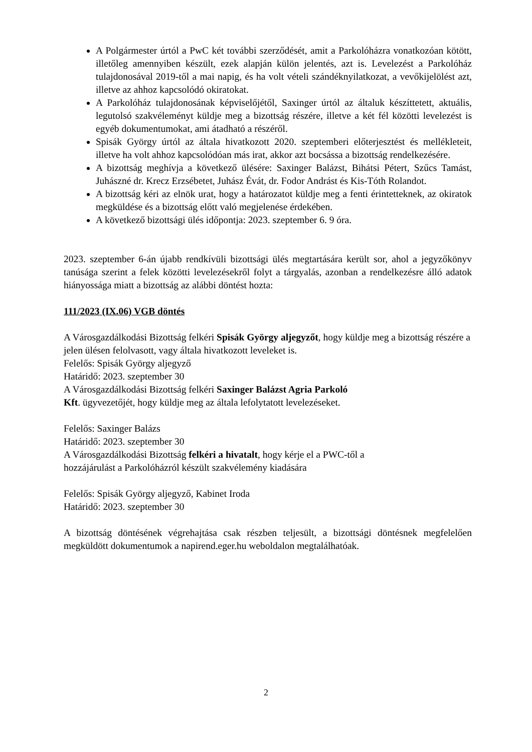A Polgármester úrtól a PwC két további szerződését, amit a Parkolóházra vonatkozóan kötött, illetőleg amennyiben készült, ezek alapján külön jelentés, azt is. Levelezést a Parkolóház tulajdonosával 2019-től a mai napig, és ha volt vételi szándéknyilatkozat, a vevőkijelölést azt, illetve az ahhoz kapcsolódó okiratokat.
A Parkolóház tulajdonosának képviselőjétől, Saxinger úrtól az általuk készíttetett, aktuális, legutolsó szakvéleményt küldje meg a bizottság részére, illetve a két fél közötti levelezést is egyéb dokumentumokat, ami átadható a részéről.
Spisák György úrtól az általa hivatkozott 2020. szeptemberi előterjesztést és mellékleteit, illetve ha volt ahhoz kapcsolódóan más irat, akkor azt bocsássa a bizottság rendelkezésére.
A bizottság meghívja a következő ülésére: Saxinger Balázst, Bihátsi Pétert, Szűcs Tamást, Juhászné dr. Krecz Erzsébetet, Juhász Évát, dr. Fodor Andrást és Kis-Tóth Rolandot.
A bizottság kéri az elnök urat, hogy a határozatot küldje meg a fenti érintetteknek, az okiratok megküldése és a bizottság előtt való megjelenése érdekében.
A következő bizottsági ülés időpontja: 2023. szeptember 6. 9 óra.
2023. szeptember 6-án újabb rendkívüli bizottsági ülés megtartására került sor, ahol a jegyzőkönyv tanúsága szerint a felek közötti levelezésekről folyt a tárgyalás, azonban a rendelkezésre álló adatok hiányossága miatt a bizottság az alábbi döntést hozta:
111/2023 (IX.06) VGB döntés
A Városgazdálkodási Bizottság felkéri Spisák György aljegyzőt, hogy küldje meg a bizottság részére a jelen ülésen felolvasott, vagy általa hivatkozott leveleket is.
Felelős: Spisák György aljegyző
Határidő: 2023. szeptember 30
A Városgazdálkodási Bizottság felkéri Saxinger Balázst Agria Parkoló
Kft. ügyvezetőjét, hogy küldje meg az általa lefolytatott levelezéseket.
Felelős: Saxinger Balázs
Határidő: 2023. szeptember 30
A Városgazdálkodási Bizottság felkéri a hivatalt, hogy kérje el a PWC-től a
hozzájárulást a Parkolóházról készült szakvélemény kiadására
Felelős: Spisák György aljegyző, Kabinet Iroda
Határidő: 2023. szeptember 30
A bizottság döntésének végrehajtása csak részben teljesült, a bizottsági döntésnek megfelelően megküldött dokumentumok a napirend.eger.hu weboldalon megtalálhatóak.
2